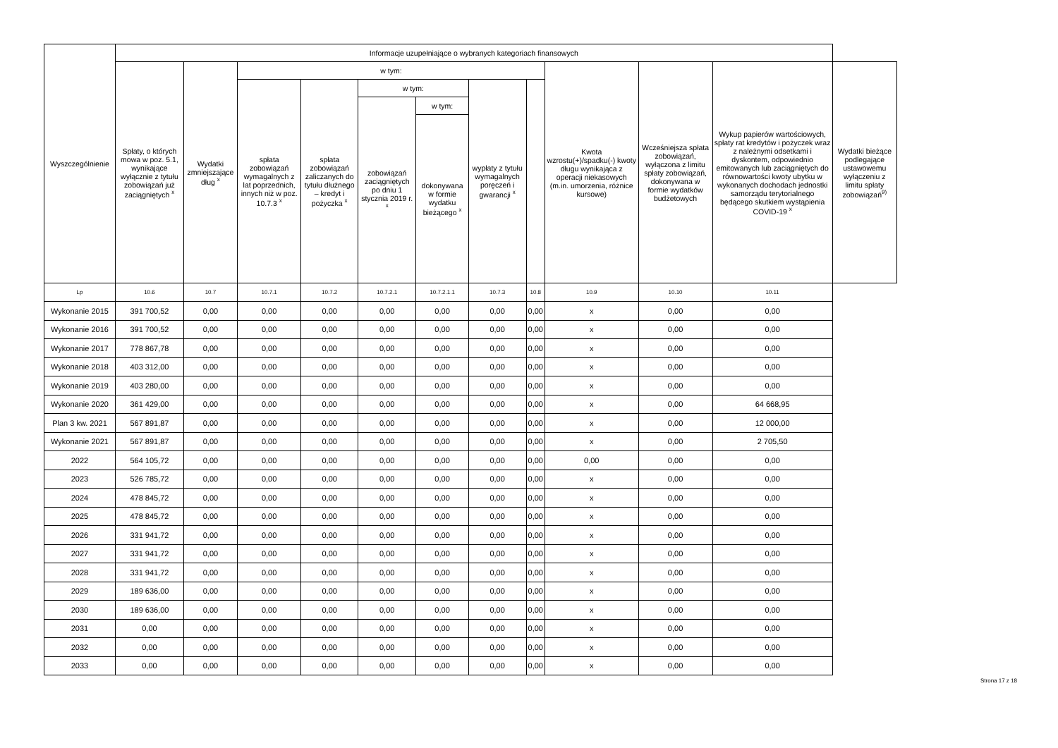| Wyszczególnienie | Informacje uzupełniające o wybranych kategoriach finansowych | | | | | | | | | | | |
| --- | --- | --- | --- | --- | --- | --- | --- | --- | --- | --- | --- | --- |
| | Spłaty, o których mowa w poz. 5.1, wynikające wyłącznie z tytułu zobowiązań już zaciągniętych <sup>x</sup> | Wydatki zmniejszające dług <sup>x</sup> | w tym: | | | | | | Kwota wzrostu(+)/spadku(-) kwoty długu wynikająca z operacji niekasowych (m.in. umorzenia, różnice kursowe) | Wcześniejsza spłata zobowiązań, wyłączona z limitu spłaty zobowiązań, dokonywana w formie wydatków budżetowych | Wykup papierów wartościowych, spłaty rat kredytów i pożyczek wraz z należnymi odsetkami i dyskontem, odpowiednio emitowanych lub zaciągniętych do równowartości kwoty ubytku w wykonanych dochodach jednostki samorządu terytorialnego będącego skutkiem wystąpienia COVID-19 <sup>x</sup> | Wydatki bieżące podlegające ustawowemu wyłączeniu z limitu spłaty zobowiązań<sup>9)</sup> |
| | | | spłata zobowiązań wymagalnych z lat poprzednich, innych niż w poz. 10.7.3 <sup>x</sup> | spłata zobowiązań zaliczanych do tytułu dłużnego – kredyt i pożyczka <sup>x</sup> | w tym: | | wypłaty z tytułu wymagalnych poręczeń i gwarancji <sup>x</sup> | | | | | |
| | | | | | zobowiązań zaciągniętych po dniu 1 stycznia 2019 r. <sup>x</sup> | w tym: | | | | | | |
| | | | | | | dokonywana w formie wydatku bieżącego <sup>x</sup> | | | | | | |
| Lp | 10.6 | 10.7 | 10.7.1 | 10.7.2 | 10.7.2.1 | 10.7.2.1.1 | 10.7.3 | 10.8 | 10.9 | 10.10 | 10.11 | |
| Wykonanie 2015 | 391 700,52 | 0,00 | 0,00 | 0,00 | 0,00 | 0,00 | 0,00 | 0,00 | x | 0,00 | 0,00 | |
| Wykonanie 2016 | 391 700,52 | 0,00 | 0,00 | 0,00 | 0,00 | 0,00 | 0,00 | 0,00 | x | 0,00 | 0,00 | |
| Wykonanie 2017 | 778 867,78 | 0,00 | 0,00 | 0,00 | 0,00 | 0,00 | 0,00 | 0,00 | x | 0,00 | 0,00 | |
| Wykonanie 2018 | 403 312,00 | 0,00 | 0,00 | 0,00 | 0,00 | 0,00 | 0,00 | 0,00 | x | 0,00 | 0,00 | |
| Wykonanie 2019 | 403 280,00 | 0,00 | 0,00 | 0,00 | 0,00 | 0,00 | 0,00 | 0,00 | x | 0,00 | 0,00 | |
| Wykonanie 2020 | 361 429,00 | 0,00 | 0,00 | 0,00 | 0,00 | 0,00 | 0,00 | 0,00 | x | 0,00 | 64 668,95 | |
| Plan 3 kw. 2021 | 567 891,87 | 0,00 | 0,00 | 0,00 | 0,00 | 0,00 | 0,00 | 0,00 | x | 0,00 | 12 000,00 | |
| Wykonanie 2021 | 567 891,87 | 0,00 | 0,00 | 0,00 | 0,00 | 0,00 | 0,00 | 0,00 | x | 0,00 | 2 705,50 | |
| 2022 | 564 105,72 | 0,00 | 0,00 | 0,00 | 0,00 | 0,00 | 0,00 | 0,00 | 0,00 | 0,00 | 0,00 | |
| 2023 | 526 785,72 | 0,00 | 0,00 | 0,00 | 0,00 | 0,00 | 0,00 | 0,00 | x | 0,00 | 0,00 | |
| 2024 | 478 845,72 | 0,00 | 0,00 | 0,00 | 0,00 | 0,00 | 0,00 | 0,00 | x | 0,00 | 0,00 | |
| 2025 | 478 845,72 | 0,00 | 0,00 | 0,00 | 0,00 | 0,00 | 0,00 | 0,00 | x | 0,00 | 0,00 | |
| 2026 | 331 941,72 | 0,00 | 0,00 | 0,00 | 0,00 | 0,00 | 0,00 | 0,00 | x | 0,00 | 0,00 | |
| 2027 | 331 941,72 | 0,00 | 0,00 | 0,00 | 0,00 | 0,00 | 0,00 | 0,00 | x | 0,00 | 0,00 | |
| 2028 | 331 941,72 | 0,00 | 0,00 | 0,00 | 0,00 | 0,00 | 0,00 | 0,00 | x | 0,00 | 0,00 | |
| 2029 | 189 636,00 | 0,00 | 0,00 | 0,00 | 0,00 | 0,00 | 0,00 | 0,00 | x | 0,00 | 0,00 | |
| 2030 | 189 636,00 | 0,00 | 0,00 | 0,00 | 0,00 | 0,00 | 0,00 | 0,00 | x | 0,00 | 0,00 | |
| 2031 | 0,00 | 0,00 | 0,00 | 0,00 | 0,00 | 0,00 | 0,00 | 0,00 | x | 0,00 | 0,00 | |
| 2032 | 0,00 | 0,00 | 0,00 | 0,00 | 0,00 | 0,00 | 0,00 | 0,00 | x | 0,00 | 0,00 | |
| 2033 | 0,00 | 0,00 | 0,00 | 0,00 | 0,00 | 0,00 | 0,00 | 0,00 | x | 0,00 | 0,00 | |
Strona 17 z 18